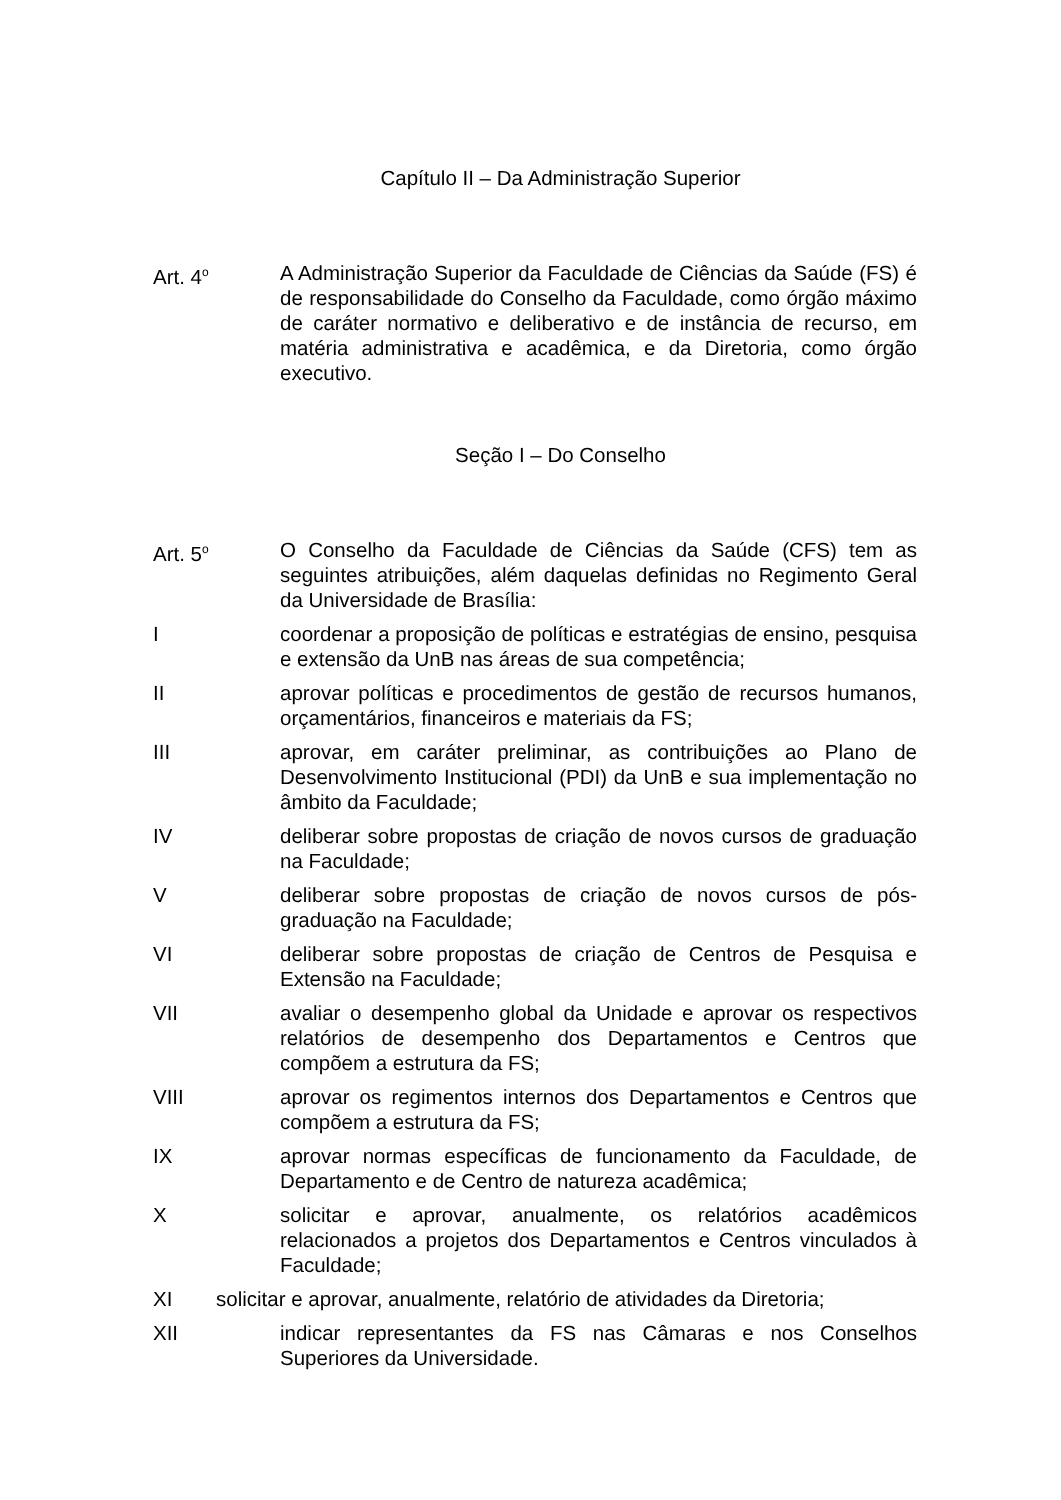Capítulo II – Da Administração Superior
Art. 4<sup>o</sup>
A Administração Superior da Faculdade de Ciências da Saúde (FS) é de responsabilidade do Conselho da Faculdade, como órgão máximo de caráter normativo e deliberativo e de instância de recurso, em matéria administrativa e acadêmica, e da Diretoria, como órgão executivo.
Seção I – Do Conselho
Art. 5<sup>o</sup>
O Conselho da Faculdade de Ciências da Saúde (CFS) tem as seguintes atribuições, além daquelas definidas no Regimento Geral da Universidade de Brasília:
I coordenar a proposição de políticas e estratégias de ensino, pesquisa e extensão da UnB nas áreas de sua competência;
II aprovar políticas e procedimentos de gestão de recursos humanos, orçamentários, financeiros e materiais da FS;
III aprovar, em caráter preliminar, as contribuições ao Plano de Desenvolvimento Institucional (PDI) da UnB e sua implementação no âmbito da Faculdade;
IV deliberar sobre propostas de criação de novos cursos de graduação na Faculdade;
V deliberar sobre propostas de criação de novos cursos de pós-graduação na Faculdade;
VI deliberar sobre propostas de criação de Centros de Pesquisa e Extensão na Faculdade;
VII avaliar o desempenho global da Unidade e aprovar os respectivos relatórios de desempenho dos Departamentos e Centros que compõem a estrutura da FS;
VIII aprovar os regimentos internos dos Departamentos e Centros que compõem a estrutura da FS;
IX aprovar normas específicas de funcionamento da Faculdade, de Departamento e de Centro de natureza acadêmica;
X solicitar e aprovar, anualmente, os relatórios acadêmicos relacionados a projetos dos Departamentos e Centros vinculados à Faculdade;
XI solicitar e aprovar, anualmente, relatório de atividades da Diretoria;
XII indicar representantes da FS nas Câmaras e nos Conselhos Superiores da Universidade.